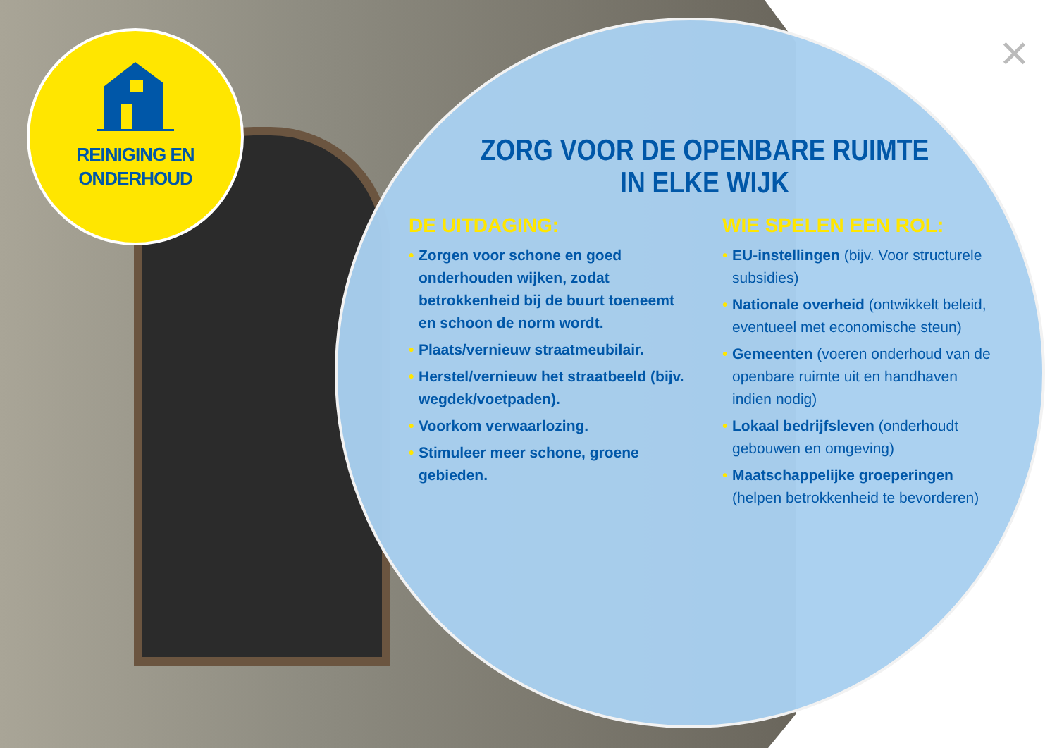REINIGING EN
ONDERHOUD
×
ZORG VOOR DE OPENBARE RUIMTE
IN ELKE WIJK
DE UITDAGING:
• Zorgen voor schone en goed onderhouden wijken, zodat betrokkenheid bij de buurt toeneemt en schoon de norm wordt.
• Plaats/vernieuw straatmeubilair.
• Herstel/vernieuw het straatbeeld (bijv. wegdek/voetpaden).
• Voorkom verwaarlozing.
• Stimuleer meer schone, groene gebieden.
WIE SPELEN EEN ROL:
• EU-instellingen (bijv. Voor structurele subsidies)
• Nationale overheid (ontwikkelt beleid, eventueel met economische steun)
• Gemeenten (voeren onderhoud van de openbare ruimte uit en handhaven indien nodig)
• Lokaal bedrijfsleven (onderhoudt gebouwen en omgeving)
• Maatschappelijke groeperingen (helpen betrokkenheid te bevorderen)